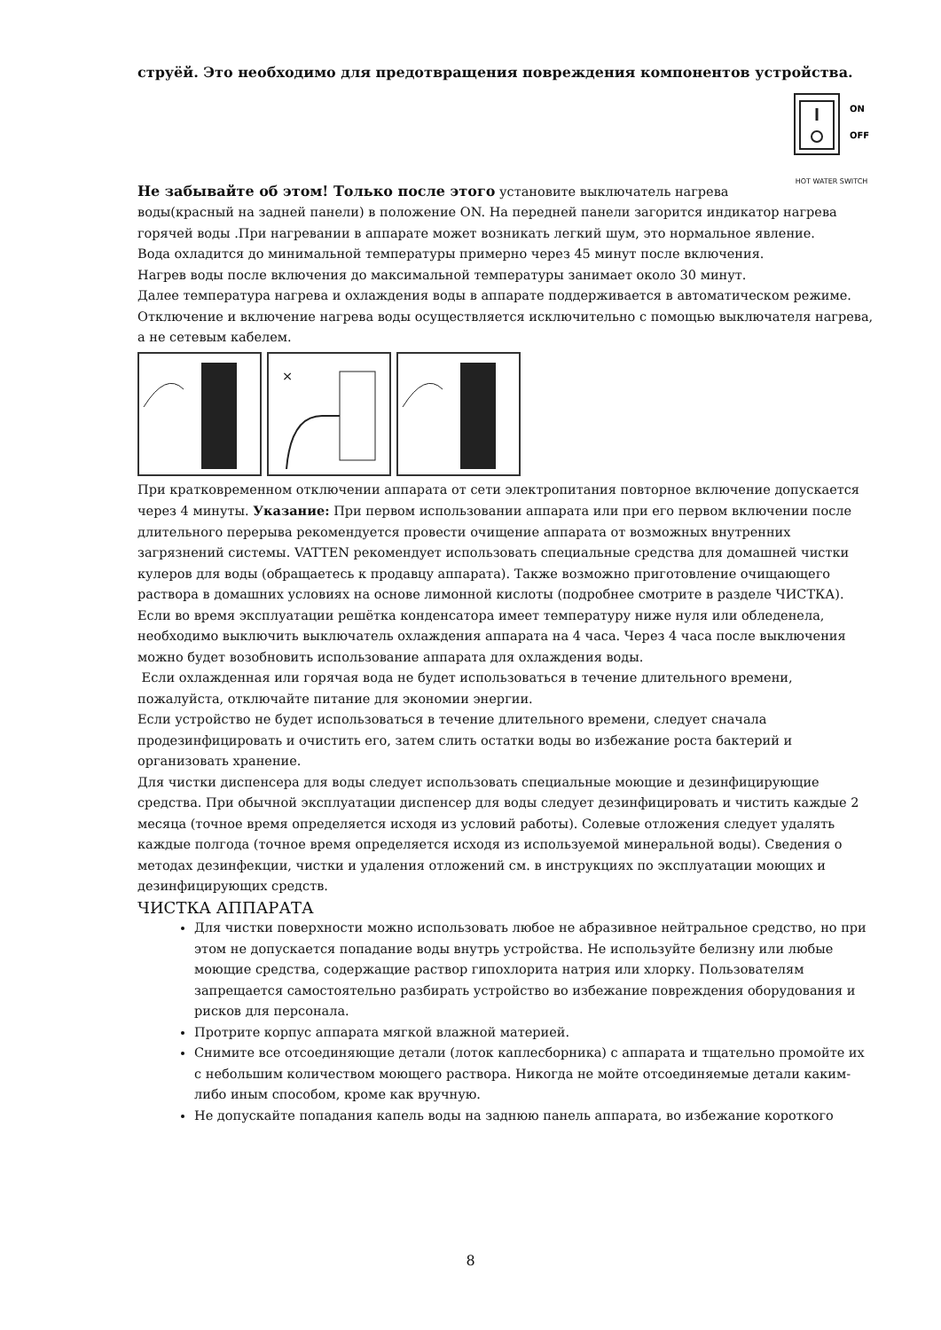струёй. Это необходимо для предотвращения повреждения компонентов устройства.
ON
OFF
HOT WATER SWITCH
Не забывайте об этом! Только после этого установите выключатель нагрева воды(красный на задней панели) в положение ON. На передней панели загорится индикатор нагрева горячей воды .При нагревании в аппарате может возникать легкий шум, это нормальное явление.
Вода охладится до минимальной температуры примерно через 45 минут после включения.
Нагрев воды после включения до максимальной температуры занимает около 30 минут.
Далее температура нагрева и охлаждения воды в аппарате поддерживается в автоматическом режиме. Отключение и включение нагрева воды осуществляется исключительно с помощью выключателя нагрева, а не сетевым кабелем.
×
При кратковременном отключении аппарата от сети электропитания повторное включение допускается через 4 минуты. Указание: При первом использовании аппарата или при его первом включении после длительного перерыва рекомендуется провести очищение аппарата от возможных внутренних загрязнений системы. VATTEN рекомендует использовать специальные средства для домашней чистки кулеров для воды (обращаетесь к продавцу аппарата). Также возможно приготовление очищающего раствора в домашних условиях на основе лимонной кислоты (подробнее смотрите в разделе ЧИСТКА).
Если во время эксплуатации решётка конденсатора имеет температуру ниже нуля или обледенела, необходимо выключить выключатель охлаждения аппарата на 4 часа. Через 4 часа после выключения можно будет возобновить использование аппарата для охлаждения воды.
Если охлажденная или горячая вода не будет использоваться в течение длительного времени, пожалуйста, отключайте питание для экономии энергии.
Если устройство не будет использоваться в течение длительного времени, следует сначала продезинфицировать и очистить его, затем слить остатки воды во избежание роста бактерий и организовать хранение.
Для чистки диспенсера для воды следует использовать специальные моющие и дезинфицирующие средства. При обычной эксплуатации диспенсер для воды следует дезинфицировать и чистить каждые 2 месяца (точное время определяется исходя из условий работы). Солевые отложения следует удалять каждые полгода (точное время определяется исходя из используемой минеральной воды). Сведения о методах дезинфекции, чистки и удаления отложений см. в инструкциях по эксплуатации моющих и дезинфицирующих средств.
ЧИСТКА АППАРАТА
Для чистки поверхности можно использовать любое не абразивное нейтральное средство, но при этом не допускается попадание воды внутрь устройства. Не используйте белизну или любые моющие средства, содержащие раствор гипохлорита натрия или хлорку. Пользователям запрещается самостоятельно разбирать устройство во избежание повреждения оборудования и рисков для персонала.
Протрите корпус аппарата мягкой влажной материей.
Снимите все отсоединяющие детали (лоток каплесборника) с аппарата и тщательно промойте их с небольшим количеством моющего раствора. Никогда не мойте отсоединяемые детали каким-либо иным способом, кроме как вручную.
Не допускайте попадания капель воды на заднюю панель аппарата, во избежание короткого
8